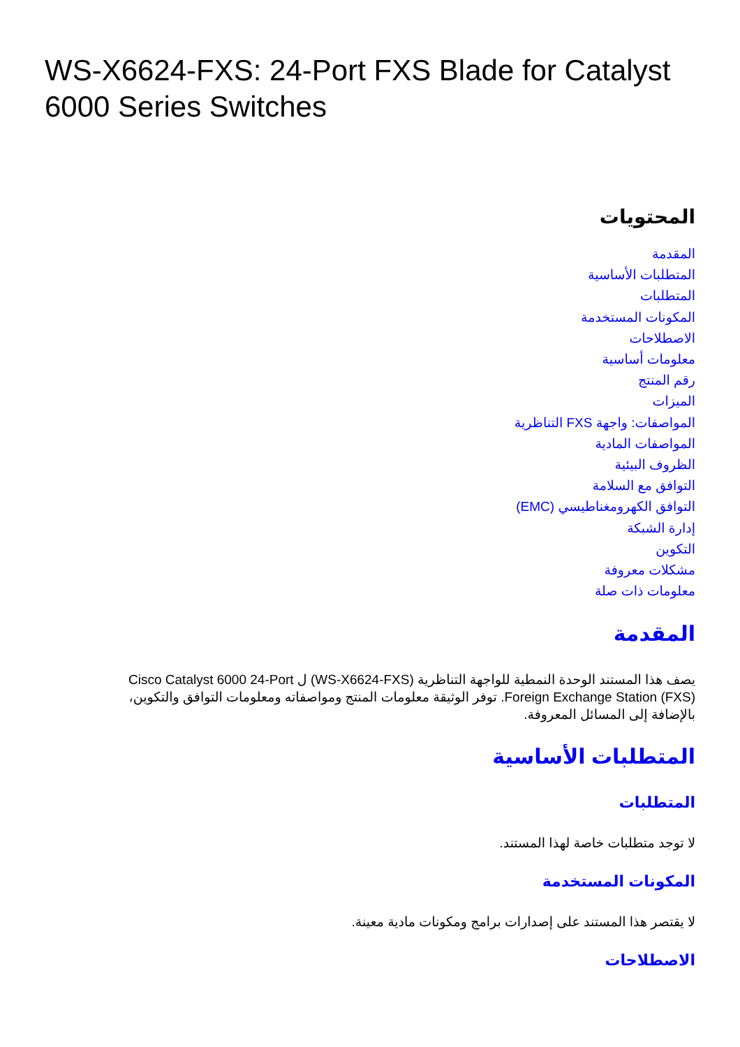WS-X6624-FXS: 24-Port FXS Blade for Catalyst 6000 Series Switches
المحتويات
المقدمة
المتطلبات الأساسية
المتطلبات
المكونات المستخدمة
الاصطلاحات
معلومات أساسية
رقم المنتج
الميزات
المواصفات: واجهة FXS التناظرية
المواصفات المادية
الظروف البيئية
التوافق مع السلامة
التوافق الكهرومغناطيسي (EMC)
إدارة الشبكة
التكوين
مشكلات معروفة
معلومات ذات صلة
المقدمة
يصف هذا المستند الوحدة النمطية للواجهة التناظرية (WS-X6624-FXS) ل Cisco Catalyst 6000 24-Port Foreign Exchange Station (FXS). توفر الوثيقة معلومات المنتج ومواصفاته ومعلومات التوافق والتكوين، بالإضافة إلى المسائل المعروفة.
المتطلبات الأساسية
المتطلبات
لا توجد متطلبات خاصة لهذا المستند.
المكونات المستخدمة
لا يقتصر هذا المستند على إصدارات برامج ومكونات مادية معينة.
الاصطلاحات